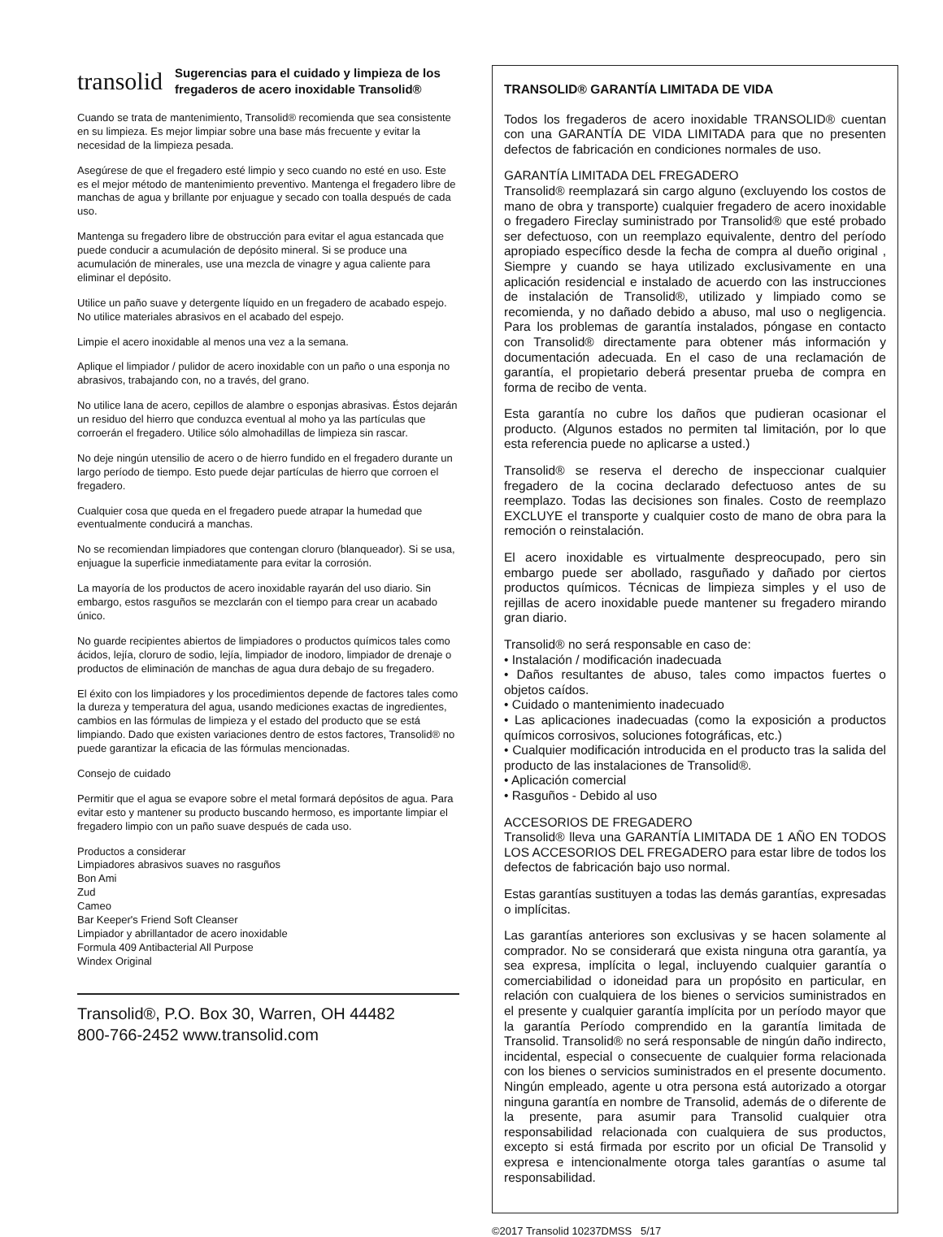transolid
Sugerencias para el cuidado y limpieza de los fregaderos de acero inoxidable Transolid®
Cuando se trata de mantenimiento, Transolid® recomienda que sea consistente en su limpieza. Es mejor limpiar sobre una base más frecuente y evitar la necesidad de la limpieza pesada.
Asegúrese de que el fregadero esté limpio y seco cuando no esté en uso. Este es el mejor método de mantenimiento preventivo. Mantenga el fregadero libre de manchas de agua y brillante por enjuague y secado con toalla después de cada uso.
Mantenga su fregadero libre de obstrucción para evitar el agua estancada que puede conducir a acumulación de depósito mineral. Si se produce una acumulación de minerales, use una mezcla de vinagre y agua caliente para eliminar el depósito.
Utilice un paño suave y detergente líquido en un fregadero de acabado espejo. No utilice materiales abrasivos en el acabado del espejo.
Limpie el acero inoxidable al menos una vez a la semana.
Aplique el limpiador / pulidor de acero inoxidable con un paño o una esponja no abrasivos, trabajando con, no a través, del grano.
No utilice lana de acero, cepillos de alambre o esponjas abrasivas. Éstos dejarán un residuo del hierro que conduzca eventual al moho ya las partículas que corroerán el fregadero. Utilice sólo almohadillas de limpieza sin rascar.
No deje ningún utensilio de acero o de hierro fundido en el fregadero durante un largo período de tiempo. Esto puede dejar partículas de hierro que corroen el fregadero.
Cualquier cosa que queda en el fregadero puede atrapar la humedad que eventualmente conducirá a manchas.
No se recomiendan limpiadores que contengan cloruro (blanqueador). Si se usa, enjuague la superficie inmediatamente para evitar la corrosión.
La mayoría de los productos de acero inoxidable rayarán del uso diario. Sin embargo, estos rasguños se mezclarán con el tiempo para crear un acabado único.
No guarde recipientes abiertos de limpiadores o productos químicos tales como ácidos, lejía, cloruro de sodio, lejía, limpiador de inodoro, limpiador de drenaje o productos de eliminación de manchas de agua dura debajo de su fregadero.
El éxito con los limpiadores y los procedimientos depende de factores tales como la dureza y temperatura del agua, usando mediciones exactas de ingredientes, cambios en las fórmulas de limpieza y el estado del producto que se está limpiando. Dado que existen variaciones dentro de estos factores, Transolid® no puede garantizar la eficacia de las fórmulas mencionadas.
Consejo de cuidado
Permitir que el agua se evapore sobre el metal formará depósitos de agua. Para evitar esto y mantener su producto buscando hermoso, es importante limpiar el fregadero limpio con un paño suave después de cada uso.
Productos a considerar
Limpiadores abrasivos suaves no rasguños
Bon Ami
Zud
Cameo
Bar Keeper's Friend Soft Cleanser
Limpiador y abrillantador de acero inoxidable
Formula 409 Antibacterial All Purpose
Windex Original
Transolid®, P.O. Box 30, Warren, OH 44482
800-766-2452 www.transolid.com
TRANSOLID® GARANTÍA LIMITADA DE VIDA
Todos los fregaderos de acero inoxidable TRANSOLID® cuentan con una GARANTÍA DE VIDA LIMITADA para que no presenten defectos de fabricación en condiciones normales de uso.
GARANTÍA LIMITADA DEL FREGADERO
Transolid® reemplazará sin cargo alguno (excluyendo los costos de mano de obra y transporte) cualquier fregadero de acero inoxidable o fregadero Fireclay suministrado por Transolid® que esté probado ser defectuoso, con un reemplazo equivalente, dentro del período apropiado específico desde la fecha de compra al dueño original , Siempre y cuando se haya utilizado exclusivamente en una aplicación residencial e instalado de acuerdo con las instrucciones de instalación de Transolid®, utilizado y limpiado como se recomienda, y no dañado debido a abuso, mal uso o negligencia. Para los problemas de garantía instalados, póngase en contacto con Transolid® directamente para obtener más información y documentación adecuada. En el caso de una reclamación de garantía, el propietario deberá presentar prueba de compra en forma de recibo de venta.
Esta garantía no cubre los daños que pudieran ocasionar el producto. (Algunos estados no permiten tal limitación, por lo que esta referencia puede no aplicarse a usted.)
Transolid® se reserva el derecho de inspeccionar cualquier fregadero de la cocina declarado defectuoso antes de su reemplazo. Todas las decisiones son finales. Costo de reemplazo EXCLUYE el transporte y cualquier costo de mano de obra para la remoción o reinstalación.
El acero inoxidable es virtualmente despreocupado, pero sin embargo puede ser abollado, rasguñado y dañado por ciertos productos químicos. Técnicas de limpieza simples y el uso de rejillas de acero inoxidable puede mantener su fregadero mirando gran diario.
Transolid® no será responsable en caso de:
• Instalación / modificación inadecuada
• Daños resultantes de abuso, tales como impactos fuertes o objetos caídos.
• Cuidado o mantenimiento inadecuado
• Las aplicaciones inadecuadas (como la exposición a productos químicos corrosivos, soluciones fotográficas, etc.)
• Cualquier modificación introducida en el producto tras la salida del producto de las instalaciones de Transolid®.
• Aplicación comercial
• Rasguños - Debido al uso
ACCESORIOS DE FREGADERO
Transolid® lleva una GARANTÍA LIMITADA DE 1 AÑO EN TODOS LOS ACCESORIOS DEL FREGADERO para estar libre de todos los defectos de fabricación bajo uso normal.
Estas garantías sustituyen a todas las demás garantías, expresadas o implícitas.
Las garantías anteriores son exclusivas y se hacen solamente al comprador. No se considerará que exista ninguna otra garantía, ya sea expresa, implícita o legal, incluyendo cualquier garantía o comerciabilidad o idoneidad para un propósito en particular, en relación con cualquiera de los bienes o servicios suministrados en el presente y cualquier garantía implícita por un período mayor que la garantía Período comprendido en la garantía limitada de Transolid. Transolid® no será responsable de ningún daño indirecto, incidental, especial o consecuente de cualquier forma relacionada con los bienes o servicios suministrados en el presente documento. Ningún empleado, agente u otra persona está autorizado a otorgar ninguna garantía en nombre de Transolid, además de o diferente de la presente, para asumir para Transolid cualquier otra responsabilidad relacionada con cualquiera de sus productos, excepto si está firmada por escrito por un oficial De Transolid y expresa e intencionalmente otorga tales garantías o asume tal responsabilidad.
©2017 Transolid 10237DMSS 5/17